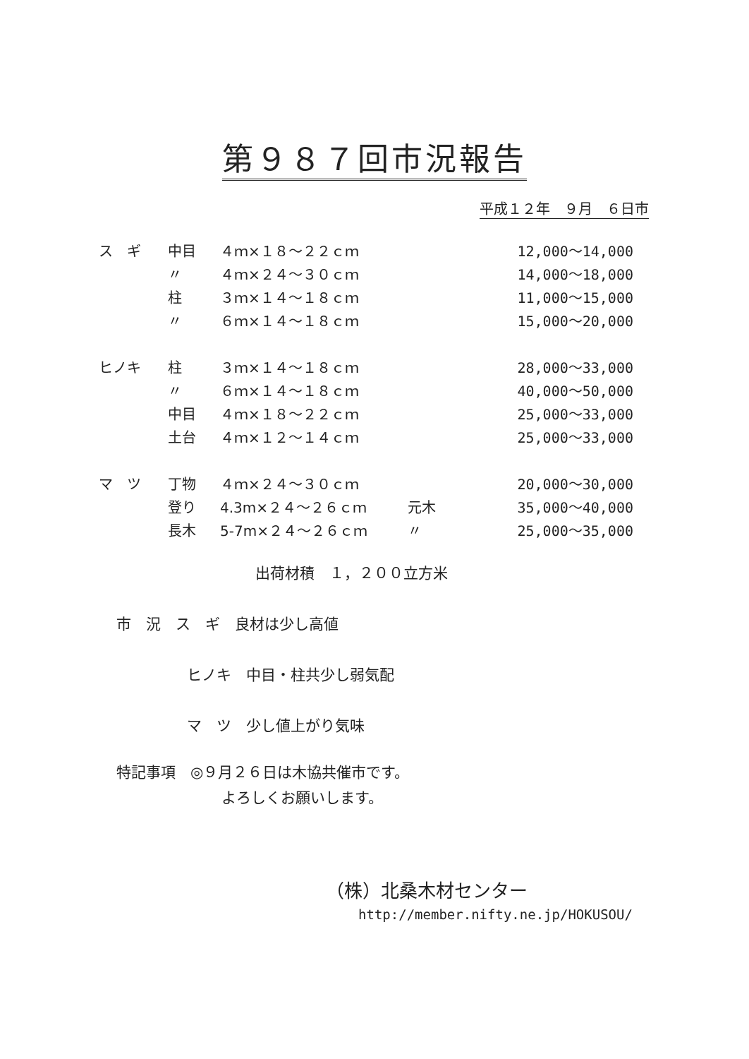第９８７回市況報告
平成１２年　９月　６日市
| ス ギ | 中目 | ４ｍ×１８～２２ｃｍ | | 12,000～14,000 |
| | 〃 | ４ｍ×２４～３０ｃｍ | | 14,000～18,000 |
| | 柱 | ３ｍ×１４～１８ｃｍ | | 11,000～15,000 |
| | 〃 | ６ｍ×１４～１８ｃｍ | | 15,000～20,000 |
| ヒノキ | 柱 | ３ｍ×１４～１８ｃｍ | | 28,000～33,000 |
| | 〃 | ６ｍ×１４～１８ｃｍ | | 40,000～50,000 |
| | 中目 | ４ｍ×１８～２２ｃｍ | | 25,000～33,000 |
| | 土台 | ４ｍ×１２～１４ｃｍ | | 25,000～33,000 |
| マ ツ | 丁物 | ４ｍ×２４～３０ｃｍ | | 20,000～30,000 |
| | 登り | 4.3m×２４～２６ｃｍ | 元木 | 35,000～40,000 |
| | 長木 | 5-7m×２４～２６ｃｍ | 〃 | 25,000～35,000 |
出荷材積　１，２００立方米
市　況　ス　ギ　良材は少し高値
ヒノキ　中目・柱共少し弱気配
マ　ツ　少し値上がり気味
特記事項　◎９月２６日は木協共催市です。
よろしくお願いします。
（株）北桑木材センター
http://member.nifty.ne.jp/HOKUSOU/